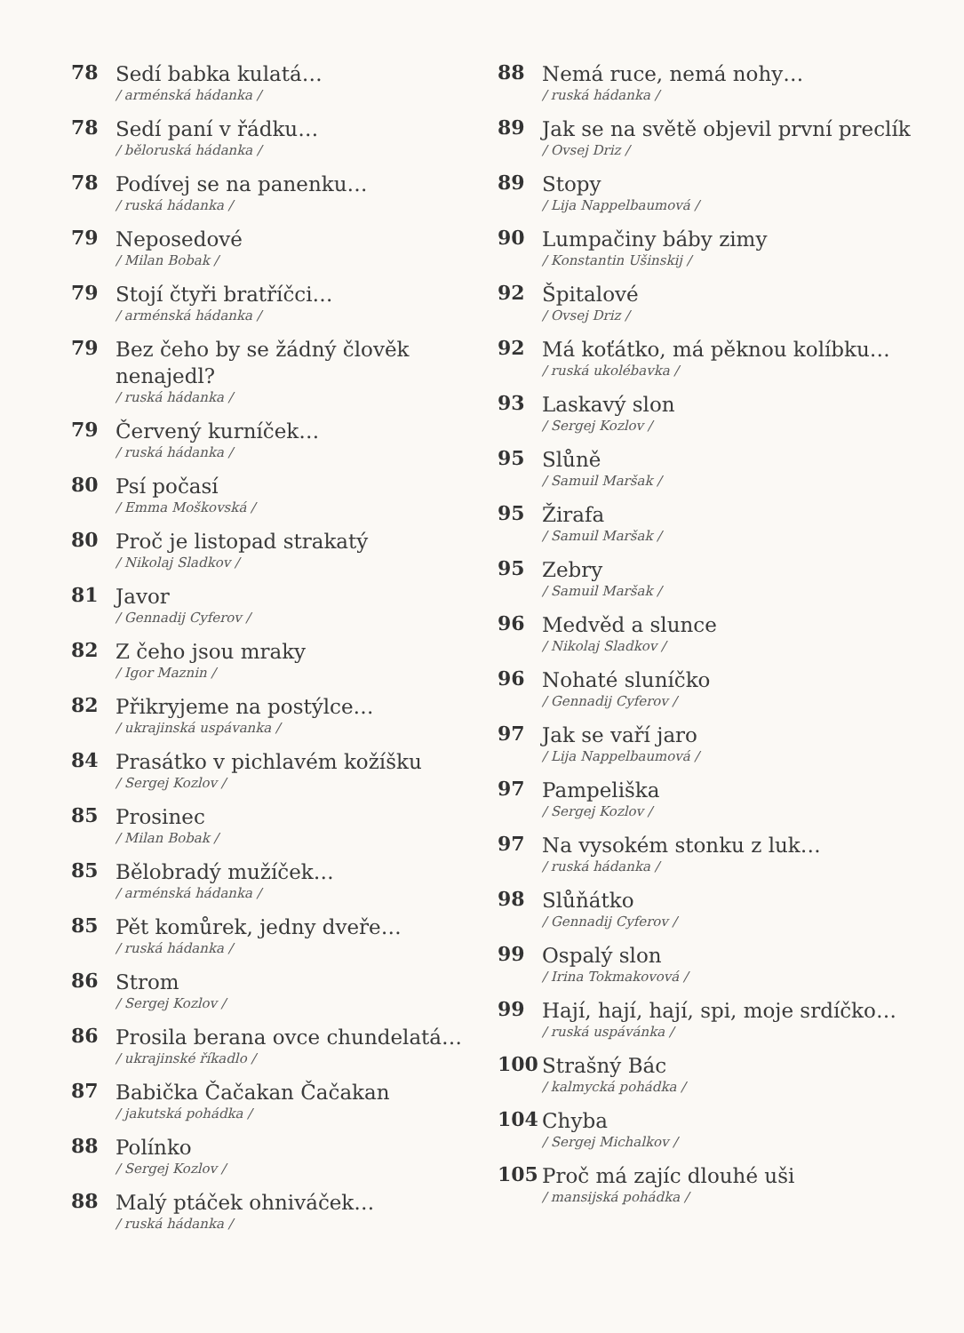78
Sedí babka kulatá…
/ arménská hádanka /
78
Sedí paní v řádku…
/ běloruská hádanka /
78
Podívej se na panenku…
/ ruská hádanka /
79
Neposedové
/ Milan Bobak /
79
Stojí čtyři bratříčci…
/ arménská hádanka /
79
Bez čeho by se žádný člověk nenajedl?
/ ruská hádanka /
79
Červený kurníček…
/ ruská hádanka /
80
Psí počasí
/ Emma Moškovská /
80
Proč je listopad strakatý
/ Nikolaj Sladkov /
81
Javor
/ Gennadij Cyferov /
82
Z čeho jsou mraky
/ Igor Maznin /
82
Přikryjeme na postýlce…
/ ukrajinská uspávanka /
84
Prasátko v pichlavém kožíšku
/ Sergej Kozlov /
85
Prosinec
/ Milan Bobak /
85
Bělobradý mužíček…
/ arménská hádanka /
85
Pět komůrek, jedny dveře…
/ ruská hádanka /
86
Strom
/ Sergej Kozlov /
86
Prosila berana ovce chundelatá…
/ ukrajinské říkadlo /
87
Babička Čačakan Čačakan
/ jakutská pohádka /
88
Polínko
/ Sergej Kozlov /
88
Malý ptáček ohniváček…
/ ruská hádanka /
88
Nemá ruce, nemá nohy…
/ ruská hádanka /
89
Jak se na světě objevil první preclík
/ Ovsej Driz /
89
Stopy
/ Lija Nappelbaumová /
90
Lumpačiny báby zimy
/ Konstantin Ušinskij /
92
Špitalové
/ Ovsej Driz /
92
Má koťátko, má pěknou kolíbku…
/ ruská ukolébavka /
93
Laskavý slon
/ Sergej Kozlov /
95
Slůně
/ Samuil Maršak /
95
Žirafa
/ Samuil Maršak /
95
Zebry
/ Samuil Maršak /
96
Medvěd a slunce
/ Nikolaj Sladkov /
96
Nohaté sluníčko
/ Gennadij Cyferov /
97
Jak se vaří jaro
/ Lija Nappelbaumová /
97
Pampeliška
/ Sergej Kozlov /
97
Na vysokém stonku z luk…
/ ruská hádanka /
98
Slůňátko
/ Gennadij Cyferov /
99
Ospalý slon
/ Irina Tokmakovová /
99
Hají, hají, hají, spi, moje srdíčko…
/ ruská uspávánka /
100
Strašný Bác
/ kalmycká pohádka /
104
Chyba
/ Sergej Michalkov /
105
Proč má zajíc dlouhé uši
/ mansijská pohádka /